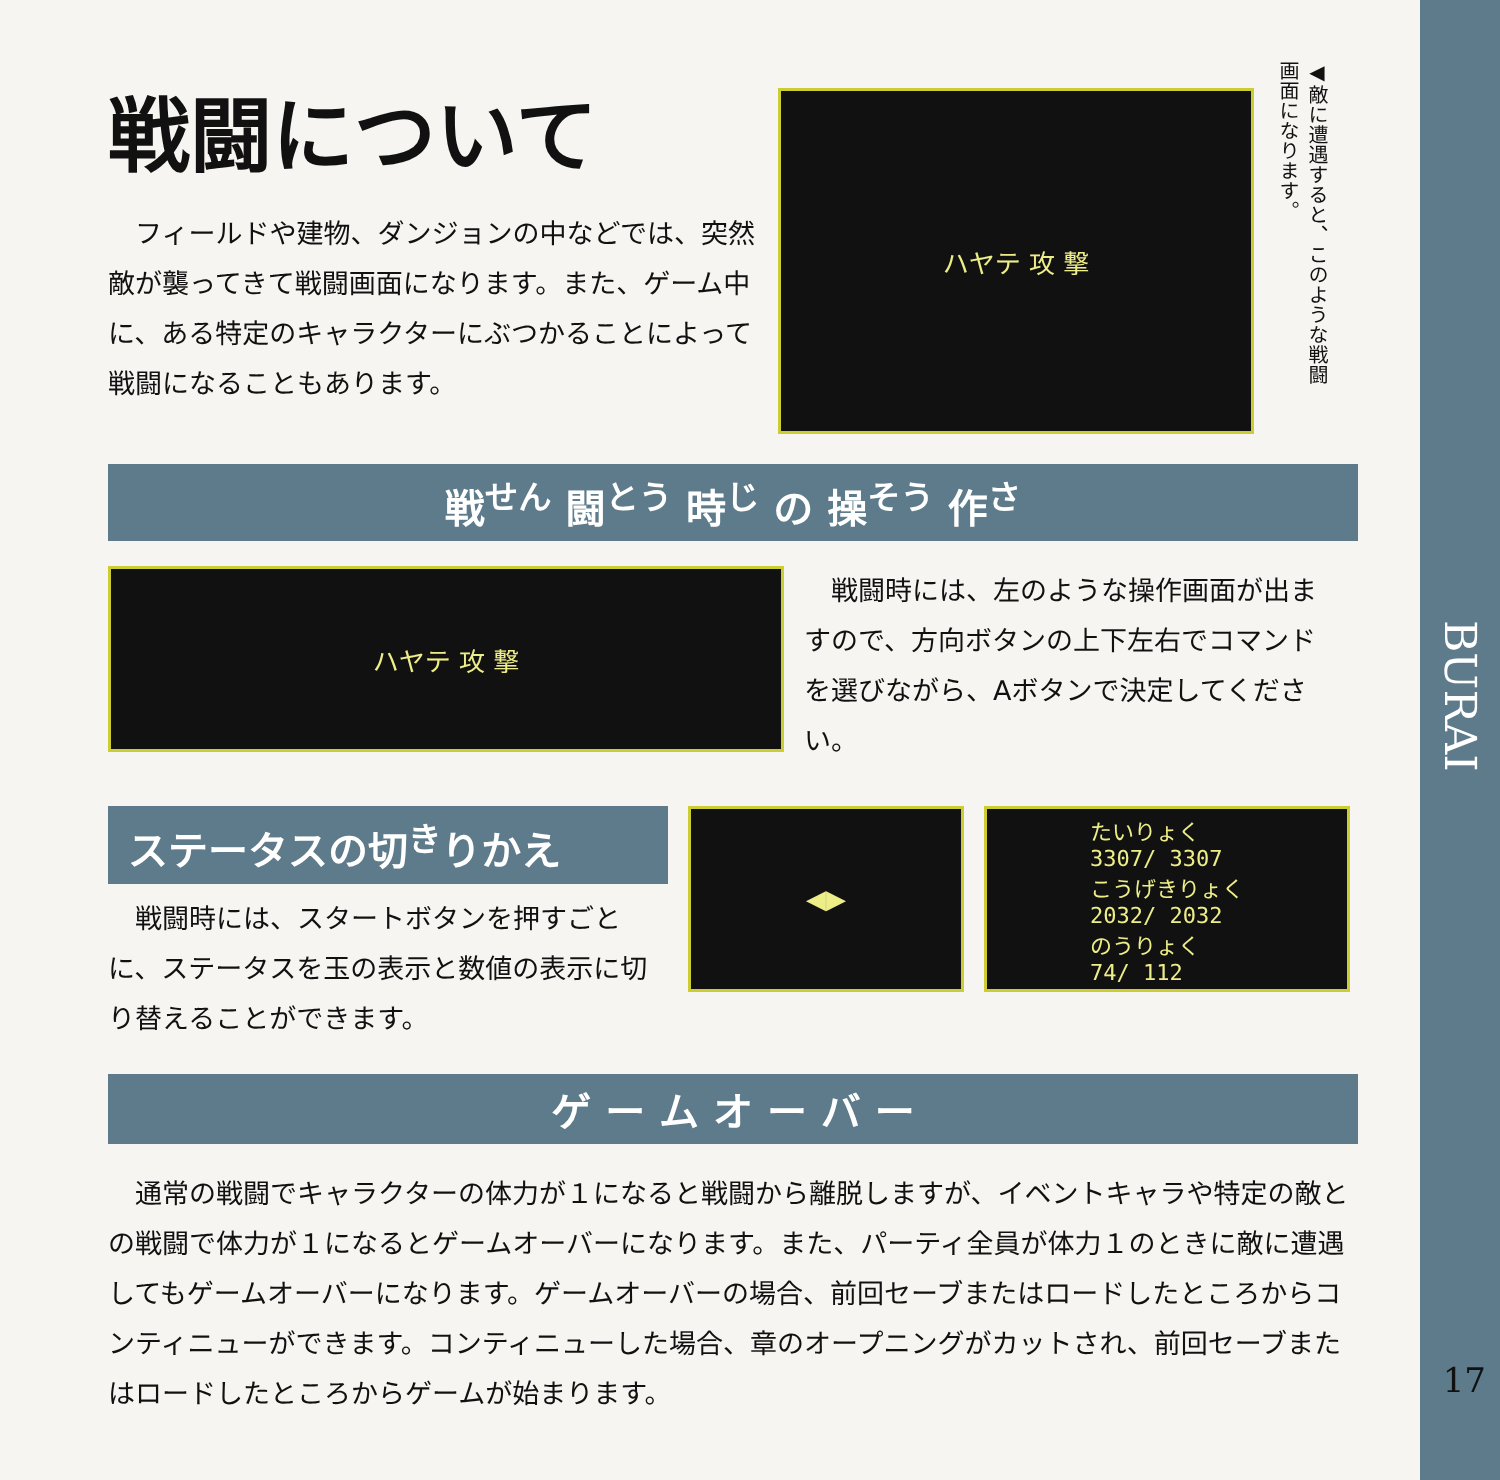戦闘について
　フィールドや建物、ダンジョンの中などでは、突然敵が襲ってきて戦闘画面になります。また、ゲーム中に、ある特定のキャラクターにぶつかることによって戦闘になることもあります。
ハヤテ 攻 撃
◀敵に遭遇すると、このような戦闘画面になります。
戦<sup>せん</sup> 闘<sup>とう</sup> 時<sup>じ</sup> の 操<sup>そう</sup> 作<sup>さ</sup>
ハヤテ 攻 撃
　戦闘時には、左のような操作画面が出ますので、方向ボタンの上下左右でコマンドを選びながら、Aボタンで決定してください。
ステータスの切<sup>き</sup>りかえ
　戦闘時には、スタートボタンを押すごとに、ステータスを玉の表示と数値の表示に切り替えることができます。
◀▶
たいりょく
3307/ 3307
こうげきりょく
2032/ 2032
のうりょく
74/ 112
ゲ ー ム オ ー バ ー
　通常の戦闘でキャラクターの体力が１になると戦闘から離脱しますが、イベントキャラや特定の敵との戦闘で体力が１になるとゲームオーバーになります。また、パーティ全員が体力１のときに敵に遭遇してもゲームオーバーになります。ゲームオーバーの場合、前回セーブまたはロードしたところからコンティニューができます。コンティニューした場合、章のオープニングがカットされ、前回セーブまたはロードしたところからゲームが始まります。
BURAI
17